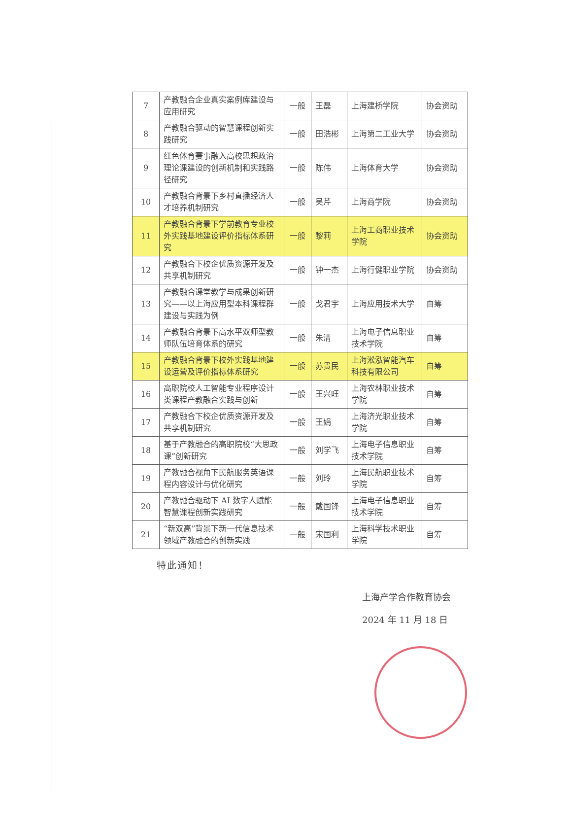| 7 | 产教融合企业真实案例库建设与应用研究 | 一般 | 王磊 | 上海建桥学院 | 协会资助 |
| 8 | 产教融合驱动的智慧课程创新实践研究 | 一般 | 田浩彬 | 上海第二工业大学 | 协会资助 |
| 9 | 红色体育赛事融入高校思想政治理论课建设的创新机制和实践路径研究 | 一般 | 陈伟 | 上海体育大学 | 协会资助 |
| 10 | 产教融合背景下乡村直播经济人才培养机制研究 | 一般 | 吴芹 | 上海商学院 | 协会资助 |
| 11 | 产教融合背景下学前教育专业校外实践基地建设评价指标体系研究 | 一般 | 黎莉 | 上海工商职业技术学院 | 协会资助 |
| 12 | 产教融合下校企优质资源开发及共享机制研究 | 一般 | 钟一杰 | 上海行健职业学院 | 协会资助 |
| 13 | 产教融合课堂教学与成果创新研究——以上海应用型本科课程群建设与实践为例 | 一般 | 戈君宇 | 上海应用技术大学 | 自筹 |
| 14 | 产教融合背景下高水平双师型教师队伍培育体系的研究 | 一般 | 朱清 | 上海电子信息职业技术学院 | 自筹 |
| 15 | 产教融合背景下校外实践基地建设运营及评价指标体系研究 | 一般 | 苏贵民 | 上海淞泓智能汽车科技有限公司 | 自筹 |
| 16 | 高职院校人工智能专业程序设计类课程产教融合实践与创新 | 一般 | 王兴旺 | 上海农林职业技术学院 | 自筹 |
| 17 | 产教融合下校企优质资源开发及共享机制研究 | 一般 | 王娟 | 上海济光职业技术学院 | 自筹 |
| 18 | 基于产教融合的高职院校“大思政课”创新研究 | 一般 | 刘学飞 | 上海电子信息职业技术学院 | 自筹 |
| 19 | 产教融合视角下民航服务英语课程内容设计与优化研究 | 一般 | 刘玲 | 上海民航职业技术学院 | 自筹 |
| 20 | 产教融合驱动下 AI 数字人赋能智慧课程创新实践研究 | 一般 | 戴国锋 | 上海电子信息职业技术学院 | 自筹 |
| 21 | “新双高”背景下新一代信息技术领域产教融合的创新实践 | 一般 | 宋国利 | 上海科学技术职业学院 | 自筹 |
特此通知！
上海产学合作教育协会
2024 年 11 月 18 日